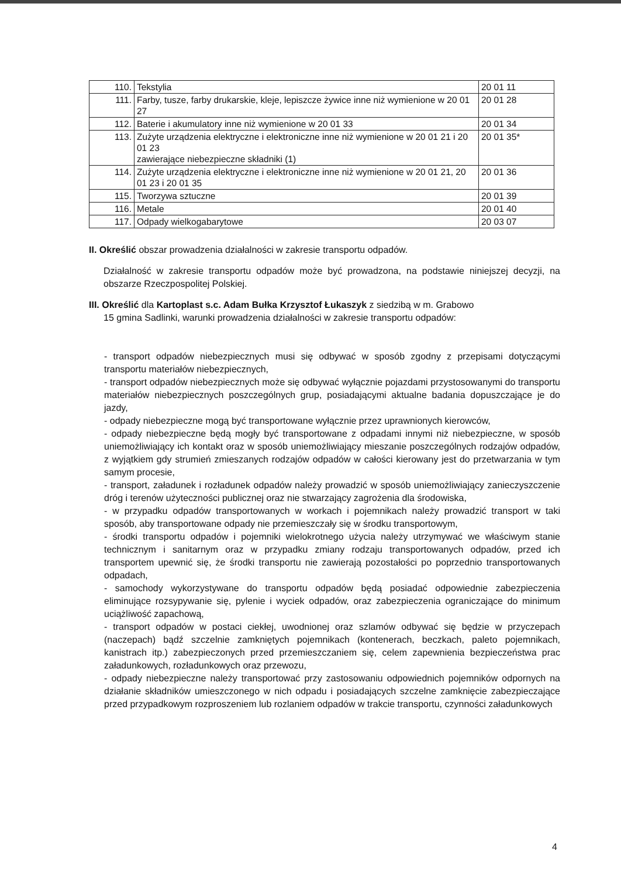| 110. | Tekstylia | 20 01 11 |
| 111. | Farby, tusze, farby drukarskie, kleje, lepiszcze żywice inne niż wymienione w 20 01 27 | 20 01 28 |
| 112. | Baterie i akumulatory inne niż wymienione w 20 01 33 | 20 01 34 |
| 113. | Zużyte urządzenia elektryczne i elektroniczne inne niż wymienione w 20 01 21 i 20 01 23 zawierające niebezpieczne składniki (1) | 20 01 35* |
| 114. | Zużyte urządzenia elektryczne i elektroniczne inne niż wymienione w 20 01 21, 20 01 23 i 20 01 35 | 20 01 36 |
| 115. | Tworzywa sztuczne | 20 01 39 |
| 116. | Metale | 20 01 40 |
| 117. | Odpady wielkogabarytowe | 20 03 07 |
II. Określić obszar prowadzenia działalności w zakresie transportu odpadów.
Działalność w zakresie transportu odpadów może być prowadzona, na podstawie niniejszej decyzji, na obszarze Rzeczpospolitej Polskiej.
III. Określić dla Kartoplast s.c. Adam Bułka Krzysztof Łukaszyk z siedzibą w m. Grabowo
15 gmina Sadlinki, warunki prowadzenia działalności w zakresie transportu odpadów:
- transport odpadów niebezpiecznych musi się odbywać w sposób zgodny z przepisami dotyczącymi transportu materiałów niebezpiecznych,
- transport odpadów niebezpiecznych może się odbywać wyłącznie pojazdami przystosowanymi do transportu materiałów niebezpiecznych poszczególnych grup, posiadającymi aktualne badania dopuszczające je do jazdy,
- odpady niebezpieczne mogą być transportowane wyłącznie przez uprawnionych kierowców,
- odpady niebezpieczne będą mogły być transportowane z odpadami innymi niż niebezpieczne, w sposób uniemożliwiający ich kontakt oraz w sposób uniemożliwiający mieszanie poszczególnych rodzajów odpadów, z wyjątkiem gdy strumień zmieszanych rodzajów odpadów w całości kierowany jest do przetwarzania w tym samym procesie,
- transport, załadunek i rozładunek odpadów należy prowadzić w sposób uniemożliwiający zanieczyszczenie dróg i terenów użyteczności publicznej oraz nie stwarzający zagrożenia dla środowiska,
- w przypadku odpadów transportowanych w workach i pojemnikach należy prowadzić transport w taki sposób, aby transportowane odpady nie przemieszczały się w środku transportowym,
- środki transportu odpadów i pojemniki wielokrotnego użycia należy utrzymywać we właściwym stanie technicznym i sanitarnym oraz w przypadku zmiany rodzaju transportowanych odpadów, przed ich transportem upewnić się, że środki transportu nie zawierają pozostałości po poprzednio transportowanych odpadach,
- samochody wykorzystywane do transportu odpadów będą posiadać odpowiednie zabezpieczenia eliminujące rozsypywanie się, pylenie i wyciek odpadów, oraz zabezpieczenia ograniczające do minimum uciążliwość zapachową,
- transport odpadów w postaci ciekłej, uwodnionej oraz szlamów odbywać się będzie w przyczepach (naczepach) bądź szczelnie zamkniętych pojemnikach (kontenerach, beczkach, paleto pojemnikach, kanistrach itp.) zabezpieczonych przed przemieszczaniem się, celem zapewnienia bezpieczeństwa prac załadunkowych, rozładunkowych oraz przewozu,
- odpady niebezpieczne należy transportować przy zastosowaniu odpowiednich pojemników odpornych na działanie składników umieszczonego w nich odpadu i posiadających szczelne zamknięcie zabezpieczające przed przypadkowym rozproszeniem lub rozlaniem odpadów w trakcie transportu, czynności załadunkowych
4